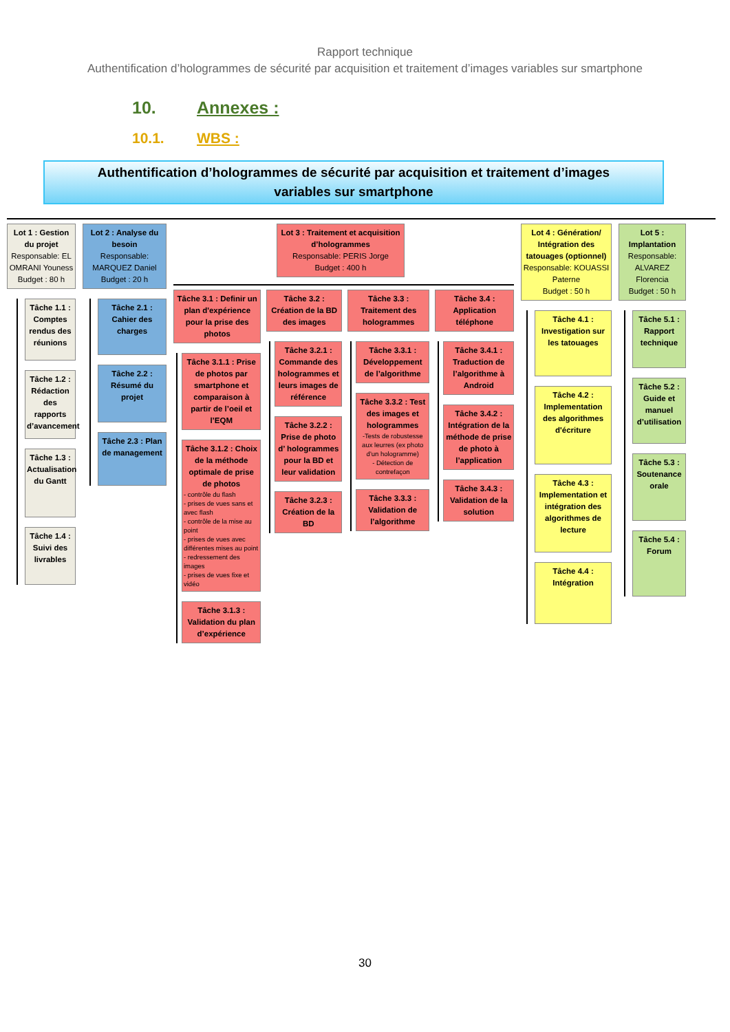Rapport technique
Authentification d’hologrammes de sécurité par acquisition et traitement d’images variables sur smartphone
10. Annexes :
10.1. WBS :
Authentification d’hologrammes de sécurité par acquisition et traitement d’images
variables sur smartphone
Lot 1 : Gestion du projet
Responsable: EL OMRANI Youness
Budget : 80 h
Tâche 1.1 : Comptes rendus des réunions
Tâche 1.2 : Rédaction des rapports d’avancement
Tâche 1.3 : Actualisation du Gantt
Tâche 1.4 : Suivi des livrables
Lot 2 : Analyse du besoin
Responsable: MARQUEZ Daniel
Budget : 20 h
Tâche 2.1 : Cahier des charges
Tâche 2.2 : Résumé du projet
Tâche 2.3 : Plan de management
Lot 3 : Traitement et acquisition d’hologrammes
Responsable: PERIS Jorge
Budget : 400 h
Tâche 3.1 : Definir un plan d'expérience pour la prise des photos
Tâche 3.1.1 : Prise de photos par smartphone et comparaison à partir de l’oeil et l’EQM
Tâche 3.1.2 : Choix de la méthode optimale de prise de photos
- contrôle du flash
- prises de vues sans et avec flash
- contrôle de la mise au point
- prises de vues avec différentes mises au point
- redressement des images
- prises de vues fixe et vidéo
Tâche 3.1.3 : Validation du plan d’expérience
Tâche 3.2 : Création de la BD des images
Tâche 3.2.1 : Commande des hologrammes et leurs images de référence
Tâche 3.2.2 : Prise de photo d’ hologrammes pour la BD et leur validation
Tâche 3.2.3 : Création de la BD
Tâche 3.3 : Traitement des hologrammes
Tâche 3.3.1 : Développement de l’algorithme
Tâche 3.3.2 : Test des images et hologrammes
-Tests de robustesse aux leurres (ex photo d'un hologramme)
- Détection de contrefaçon
Tâche 3.3.3 : Validation de l’algorithme
Tâche 3.4 : Application téléphone
Tâche 3.4.1 : Traduction de l’algorithme à Android
Tâche 3.4.2 : Intégration de la méthode de prise de photo à l’application
Tâche 3.4.3 : Validation de la solution
Lot 4 : Génération/ Intégration des tatouages (optionnel)
Responsable: KOUASSI Paterne
Budget : 50 h
Tâche 4.1 : Investigation sur les tatouages
Tâche 4.2 : Implementation des algorithmes d'écriture
Tâche 4.3 : Implementation et intégration des algorithmes de lecture
Tâche 4.4 : Intégration
Lot 5 : Implantation
Responsable: ALVAREZ Florencia
Budget : 50 h
Tâche 5.1 : Rapport technique
Tâche 5.2 : Guide et manuel d’utilisation
Tâche 5.3 : Soutenance orale
Tâche 5.4 : Forum
30